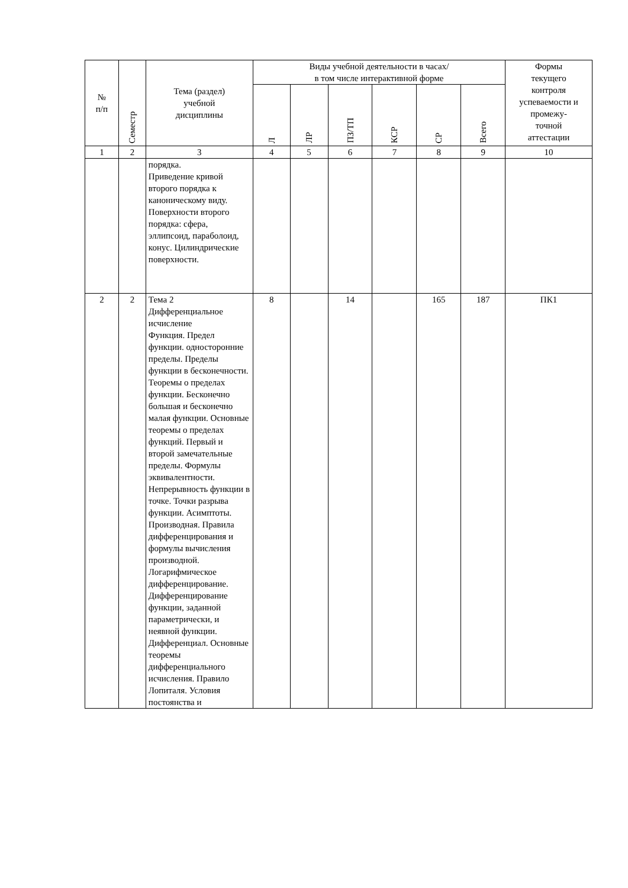| № п/п | Семестр | Тема (раздел) учебной дисциплины | Виды учебной деятельности в часах/ в том числе интерактивной форме | | | | | | Формы текущего контроля успеваемости и промежу- точной аттестации |
| --- | --- | --- | --- | --- | --- | --- | --- | --- | --- |
| | | | Л | ЛР | ПЗ/ТП | КСР | СР | Всего | |
| 1 | 2 | 3 | 4 | 5 | 6 | 7 | 8 | 9 | 10 |
| | | порядка. Приведение кривой второго порядка к каноническому виду. Поверхности второго порядка: сфера, эллипсоид, параболоид, конус. Цилиндрические поверхности. | | | | | | | |
| 2 | 2 | Тема 2 Дифференциальное исчисление Функция. Предел функции. односторонние пределы. Пределы функции в бесконечности. Теоремы о пределах функции. Бесконечно большая и бесконечно малая функции. Основные теоремы о пределах функций. Первый и второй замечательные пределы. Формулы эквивалентности. Непрерывность функции в точке. Точки разрыва функции. Асимптоты. Производная. Правила дифференцирования и формулы вычисления производной. Логарифмическое дифференцирование. Дифференцирование функции, заданной параметрически, и неявной функции. Дифференциал. Основные теоремы дифференциального исчисления. Правило Лопиталя. Условия постоянства и | 8 | | 14 | | 165 | 187 | ПК1 |